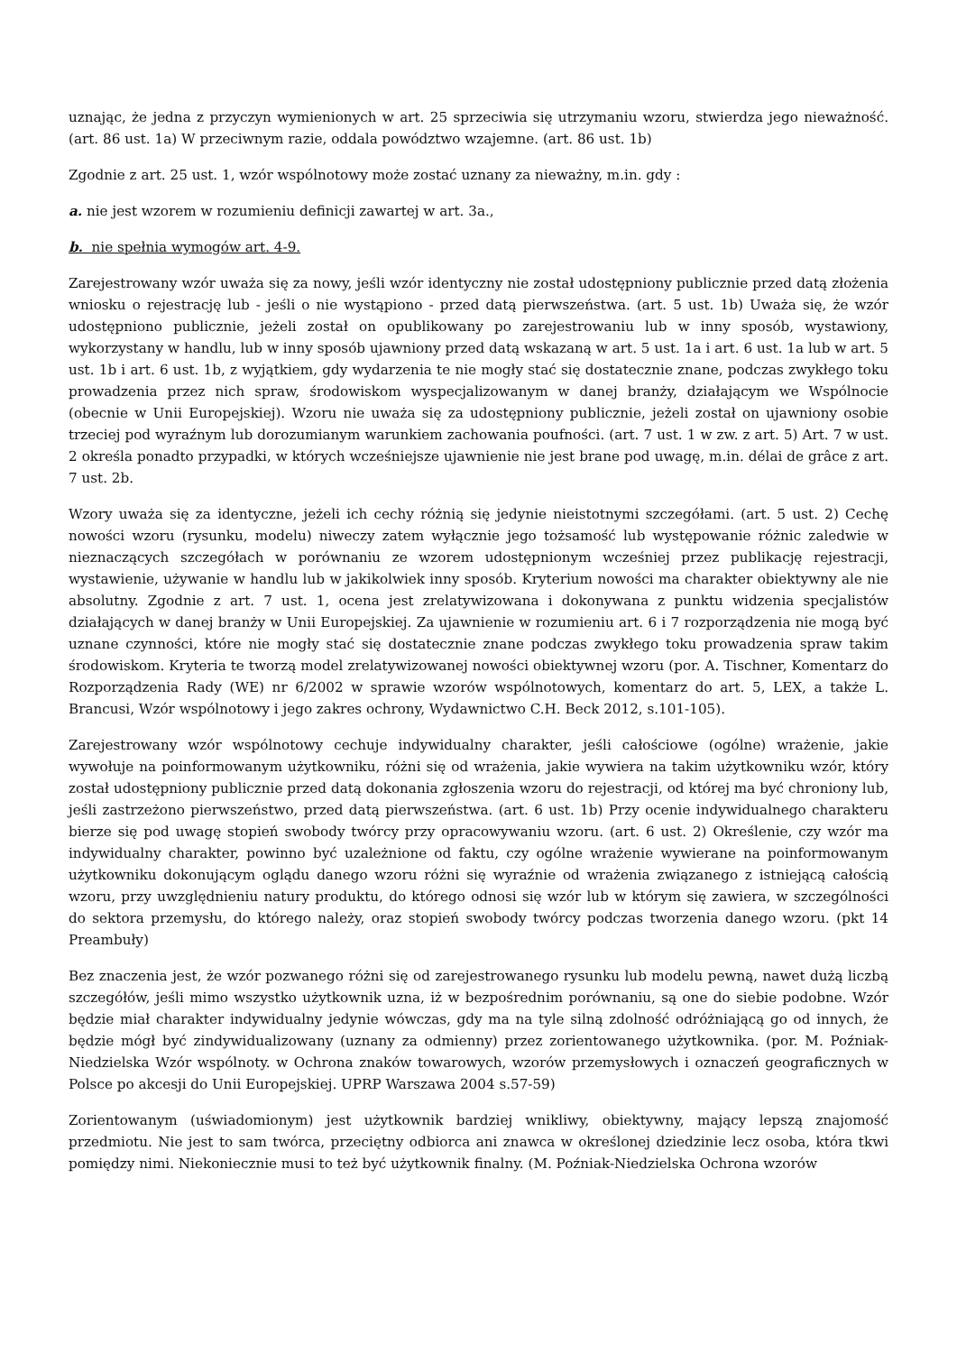uznając, że jedna z przyczyn wymienionych w art. 25 sprzeciwia się utrzymaniu wzoru, stwierdza jego nieważność. (art. 86 ust. 1a) W przeciwnym razie, oddala powództwo wzajemne. (art. 86 ust. 1b)
Zgodnie z art. 25 ust. 1, wzór wspólnotowy może zostać uznany za nieważny, m.in. gdy :
a. nie jest wzorem w rozumieniu definicji zawartej w art. 3a.,
b. nie spełnia wymogów art. 4-9.
Zarejestrowany wzór uważa się za nowy, jeśli wzór identyczny nie został udostępniony publicznie przed datą złożenia wniosku o rejestrację lub - jeśli o nie wystąpiono - przed datą pierwszeństwa. (art. 5 ust. 1b) Uważa się, że wzór udostępniono publicznie, jeżeli został on opublikowany po zarejestrowaniu lub w inny sposób, wystawiony, wykorzystany w handlu, lub w inny sposób ujawniony przed datą wskazaną w art. 5 ust. 1a i art. 6 ust. 1a lub w art. 5 ust. 1b i art. 6 ust. 1b, z wyjątkiem, gdy wydarzenia te nie mogły stać się dostatecznie znane, podczas zwykłego toku prowadzenia przez nich spraw, środowiskom wyspecjalizowanym w danej branży, działającym we Wspólnocie (obecnie w Unii Europejskiej). Wzoru nie uważa się za udostępniony publicznie, jeżeli został on ujawniony osobie trzeciej pod wyraźnym lub dorozumianym warunkiem zachowania poufności. (art. 7 ust. 1 w zw. z art. 5) Art. 7 w ust. 2 określa ponadto przypadki, w których wcześniejsze ujawnienie nie jest brane pod uwagę, m.in. délai de grâce z art. 7 ust. 2b.
Wzory uważa się za identyczne, jeżeli ich cechy różnią się jedynie nieistotnymi szczegółami. (art. 5 ust. 2) Cechę nowości wzoru (rysunku, modelu) niweczy zatem wyłącznie jego tożsamość lub występowanie różnic zaledwie w nieznaczących szczegółach w porównaniu ze wzorem udostępnionym wcześniej przez publikację rejestracji, wystawienie, używanie w handlu lub w jakikolwiek inny sposób. Kryterium nowości ma charakter obiektywny ale nie absolutny. Zgodnie z art. 7 ust. 1, ocena jest zrelatywizowana i dokonywana z punktu widzenia specjalistów działających w danej branży w Unii Europejskiej. Za ujawnienie w rozumieniu art. 6 i 7 rozporządzenia nie mogą być uznane czynności, które nie mogły stać się dostatecznie znane podczas zwykłego toku prowadzenia spraw takim środowiskom. Kryteria te tworzą model zrelatywizowanej nowości obiektywnej wzoru (por. A. Tischner, Komentarz do Rozporządzenia Rady (WE) nr 6/2002 w sprawie wzorów wspólnotowych, komentarz do art. 5, LEX, a także L. Brancusi, Wzór wspólnotowy i jego zakres ochrony, Wydawnictwo C.H. Beck 2012, s.101-105).
Zarejestrowany wzór wspólnotowy cechuje indywidualny charakter, jeśli całościowe (ogólne) wrażenie, jakie wywołuje na poinformowanym użytkowniku, różni się od wrażenia, jakie wywiera na takim użytkowniku wzór, który został udostępniony publicznie przed datą dokonania zgłoszenia wzoru do rejestracji, od której ma być chroniony lub, jeśli zastrzeżono pierwszeństwo, przed datą pierwszeństwa. (art. 6 ust. 1b) Przy ocenie indywidualnego charakteru bierze się pod uwagę stopień swobody twórcy przy opracowywaniu wzoru. (art. 6 ust. 2) Określenie, czy wzór ma indywidualny charakter, powinno być uzależnione od faktu, czy ogólne wrażenie wywierane na poinformowanym użytkowniku dokonującym oglądu danego wzoru różni się wyraźnie od wrażenia związanego z istniejącą całością wzoru, przy uwzględnieniu natury produktu, do którego odnosi się wzór lub w którym się zawiera, w szczególności do sektora przemysłu, do którego należy, oraz stopień swobody twórcy podczas tworzenia danego wzoru. (pkt 14 Preambuły)
Bez znaczenia jest, że wzór pozwanego różni się od zarejestrowanego rysunku lub modelu pewną, nawet dużą liczbą szczegółów, jeśli mimo wszystko użytkownik uzna, iż w bezpośrednim porównaniu, są one do siebie podobne. Wzór będzie miał charakter indywidualny jedynie wówczas, gdy ma na tyle silną zdolność odróżniającą go od innych, że będzie mógł być zindywidualizowany (uznany za odmienny) przez zorientowanego użytkownika. (por. M. Poźniak-Niedzielska Wzór wspólnoty. w Ochrona znaków towarowych, wzorów przemysłowych i oznaczeń geograficznych w Polsce po akcesji do Unii Europejskiej. UPRP Warszawa 2004 s.57-59)
Zorientowanym (uświadomionym) jest użytkownik bardziej wnikliwy, obiektywny, mający lepszą znajomość przedmiotu. Nie jest to sam twórca, przeciętny odbiorca ani znawca w określonej dziedzinie lecz osoba, która tkwi pomiędzy nimi. Niekoniecznie musi to też być użytkownik finalny. (M. Poźniak-Niedzielska Ochrona wzorów